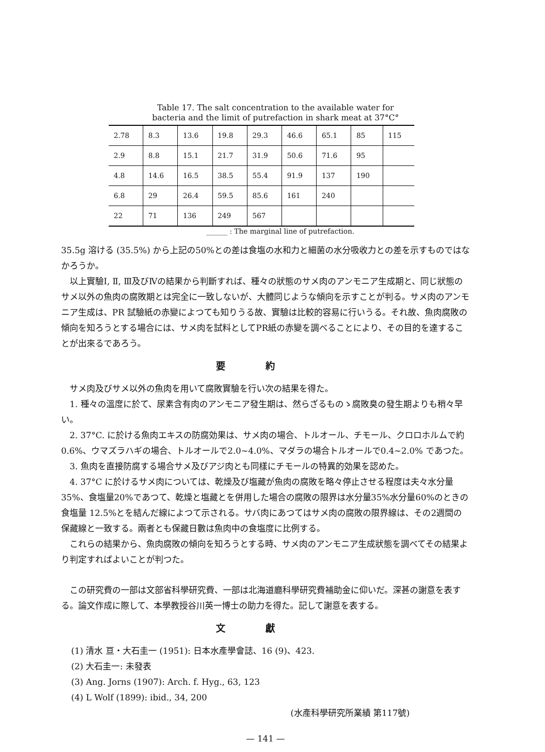Table 17. The salt concentration to the available water for
bacteria and the limit of putrefaction in shark meat at 37°C°
| 2.78 | 8.3 | 13.6 | 19.8 | 29.3 | 46.6 | 65.1 | 85 | 115 |
| 2.9 | 8.8 | 15.1 | 21.7 | 31.9 | 50.6 | 71.6 | 95 | |
| 4.8 | 14.6 | 16.5 | 38.5 | 55.4 | 91.9 | 137 | 190 | |
| 6.8 | 29 | 26.4 | 59.5 | 85.6 | 161 | 240 | | |
| 22 | 71 | 136 | 249 | 567 | | | | |
______ : The marginal line of putrefaction.
35.5g 溶ける (35.5%) から上記の50%との差は食塩の水和力と細菌の水分吸收力との差を示すものではなかろうか。
以上實驗Ⅰ, Ⅱ, Ⅲ及びⅣの結果から判斷すれば、種々の狀態のサメ肉のアンモニア生成期と、同じ狀態のサメ以外の魚肉の腐敗期とは完全に一致しないが、大體同じような傾向を示すことが判る。サメ肉のアンモニア生成は、PR 試驗紙の赤變によつても知りうる故、實驗は比較的容易に行いうる。それ故、魚肉腐敗の傾向を知ろうとする場合には、サメ肉を試料としてPR紙の赤變を調べることにより、その目的を達することが出來るであろう。
要約
サメ肉及びサメ以外の魚肉を用いて腐敗實驗を行い次の結果を得た。
1. 種々の溫度に於て、尿素含有肉のアンモニア發生期は、然らざるものゝ腐敗臭の發生期よりも稍々早い。
2. 37°C. に於ける魚肉エキスの防腐効果は、サメ肉の場合、トルオール、チモール、クロロホルムで約0.6%、ウマズラハギの場合、トルオールで2.0~4.0%、マダラの場合トルオールで0.4~2.0% であつた。
3. 魚肉を直接防腐する場合サメ及びアジ肉とも同樣にチモールの特異的効果を認めた。
4. 37°C に於けるサメ肉については、乾燥及び塩藏が魚肉の腐敗を略々停止させる程度は夫々水分量35%、食塩量20%であつて、乾燥と塩藏とを併用した場合の腐敗の限界は水分量35%水分量60%のときの食塩量 12.5%とを結んだ線によつて示される。サバ肉にあつてはサメ肉の腐敗の限界線は、その2週間の保藏線と一致する。兩者とも保藏日數は魚肉中の食塩度に比例する。
これらの結果から、魚肉腐敗の傾向を知ろうとする時、サメ肉のアンモニア生成狀態を調べてその結果より判定すればよいことが判つた。
この研究費の一部は文部省科學研究費、一部は北海道廳科學研究費補助金に仰いだ。深甚の謝意を表する。論文作成に際して、本學教授谷川英一博士の助力を得た。記して謝意を表する。
文獻
(1) 清水 亘・大石圭一 (1951): 日本水產學會誌、16 (9)、423.
(2) 大石圭一: 未發表
(3) Ang. Jorns (1907): Arch. f. Hyg., 63, 123
(4) L Wolf (1899): ibid., 34, 200
(水產科學研究所業績 第117號)
— 141 —